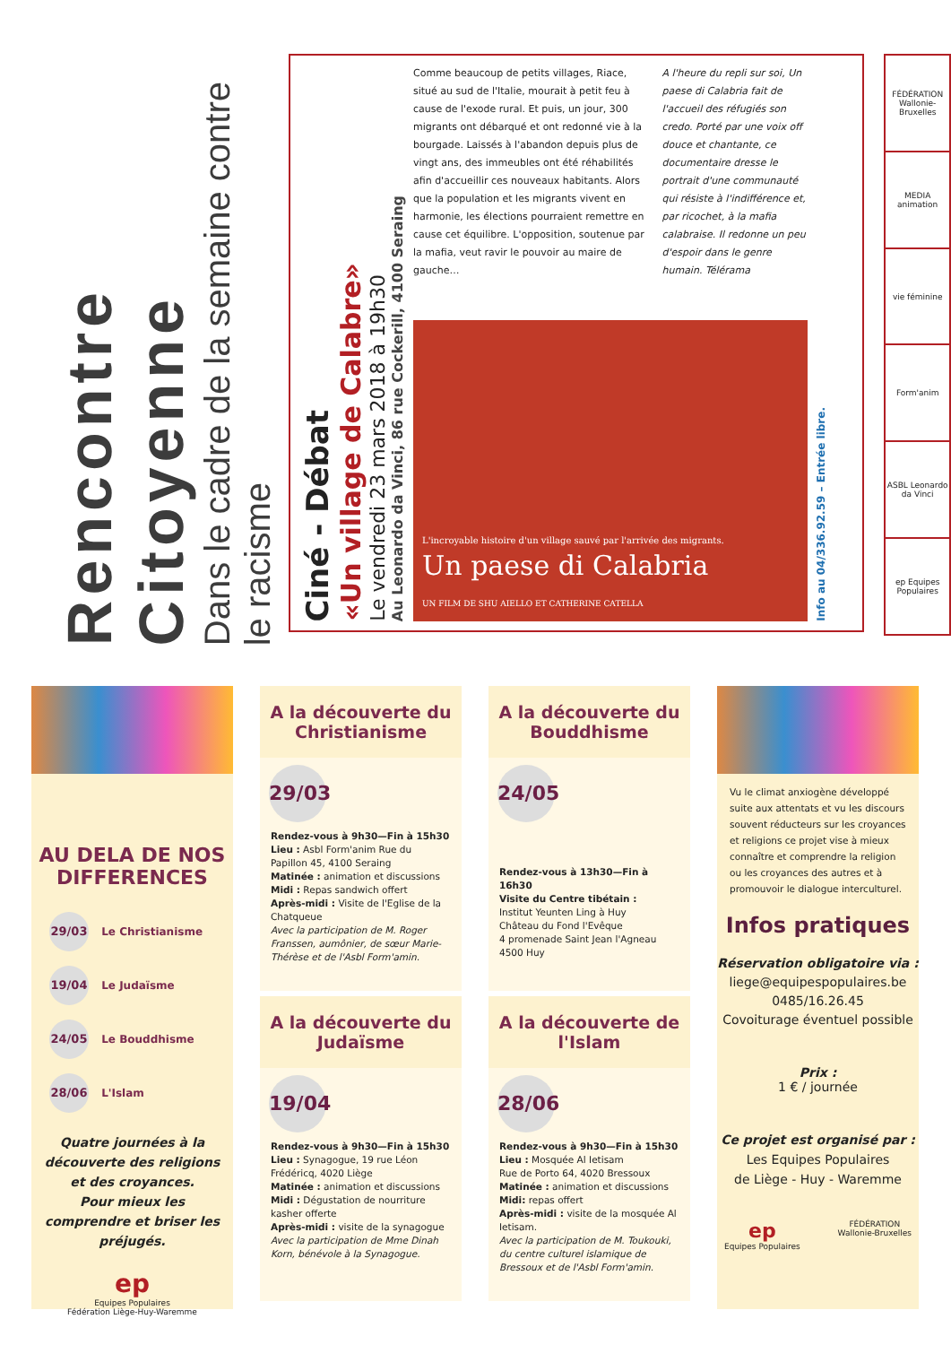Rencontre Citoyenne
Dans le cadre de la semaine contre le racisme
Ciné - Débat
«Un village de Calabre»
Le vendredi 23 mars 2018 à 19h30
Au Leonardo da Vinci, 86 rue Cockerill, 4100 Seraing
Comme beaucoup de petits villages, Riace, situé au sud de l'Italie, mourait à petit feu à cause de l'exode rural. Et puis, un jour, 300 migrants ont débarqué et ont redonné vie à la bourgade. Laissés à l'abandon depuis plus de vingt ans, des immeubles ont été réhabilités afin d'accueillir ces nouveaux habitants. Alors que la population et les migrants vivent en harmonie, les élections pourraient remettre en cause cet équilibre. L'opposition, soutenue par la mafia, veut ravir le pouvoir au maire de gauche…
A l'heure du repli sur soi, Un paese di Calabria fait de l'accueil des réfugiés son credo. Porté par une voix off douce et chantante, ce documentaire dresse le portrait d'une communauté qui résiste à l'indifférence et, par ricochet, à la mafia calabraise. Il redonne un peu d'espoir dans le genre humain. Télérama
L'incroyable histoire d'un village sauvé par l'arrivée des migrants.
Un paese di Calabria
UN FILM DE SHU AIELLO ET CATHERINE CATELLA
Info au 04/336.92.59 – Entrée libre.
FÉDÉRATION Wallonie-Bruxelles
MEDIA animation
vie féminine
Form'anim
ASBL Leonardo da Vinci
ep Equipes Populaires
AU DELA DE NOS DIFFERENCES
29/03 Le Christianisme
19/04 Le Judaïsme
24/05 Le Bouddhisme
28/06 L'Islam
Quatre journées à la découverte des religions et des croyances.
Pour mieux les comprendre et briser les préjugés.
ep
Equipes Populaires
Fédération Liège-Huy-Waremme
A la découverte du Christianisme
29/03
Rendez-vous à 9h30—Fin à 15h30
Lieu : Asbl Form'anim Rue du Papillon 45, 4100 Seraing
Matinée : animation et discussions
Midi : Repas sandwich offert
Après-midi : Visite de l'Eglise de la Chatqueue
Avec la participation de M. Roger Franssen, aumônier, de sœur Marie-Thérèse et de l'Asbl Form'amin.
A la découverte du Judaïsme
19/04
Rendez-vous à 9h30—Fin à 15h30
Lieu : Synagogue, 19 rue Léon Frédéricq, 4020 Liège
Matinée : animation et discussions
Midi : Dégustation de nourriture kasher offerte
Après-midi : visite de la synagogue
Avec la participation de Mme Dinah Korn, bénévole à la Synagogue.
A la découverte du Bouddhisme
24/05
Rendez-vous à 13h30—Fin à 16h30
Visite du Centre tibétain :
Institut Yeunten Ling à Huy
Château du Fond l'Evêque
4 promenade Saint Jean l'Agneau
4500 Huy
A la découverte de l'Islam
28/06
Rendez-vous à 9h30—Fin à 15h30
Lieu : Mosquée Al Ietisam
Rue de Porto 64, 4020 Bressoux
Matinée : animation et discussions
Midi: repas offert
Après-midi : visite de la mosquée Al Ietisam.
Avec la participation de M. Toukouki, du centre culturel islamique de Bressoux et de l'Asbl Form'amin.
Vu le climat anxiogène développé suite aux attentats et vu les discours souvent réducteurs sur les croyances et religions ce projet vise à mieux connaître et comprendre la religion ou les croyances des autres et à promouvoir le dialogue interculturel.
Infos pratiques
Réservation obligatoire via :
liege@equipespopulaires.be
0485/16.26.45
Covoiturage éventuel possible
Prix :
1 € / journée
Ce projet est organisé par :
Les Equipes Populaires
de Liège - Huy - Waremme
ep
Equipes Populaires FÉDÉRATION
Wallonie-Bruxelles